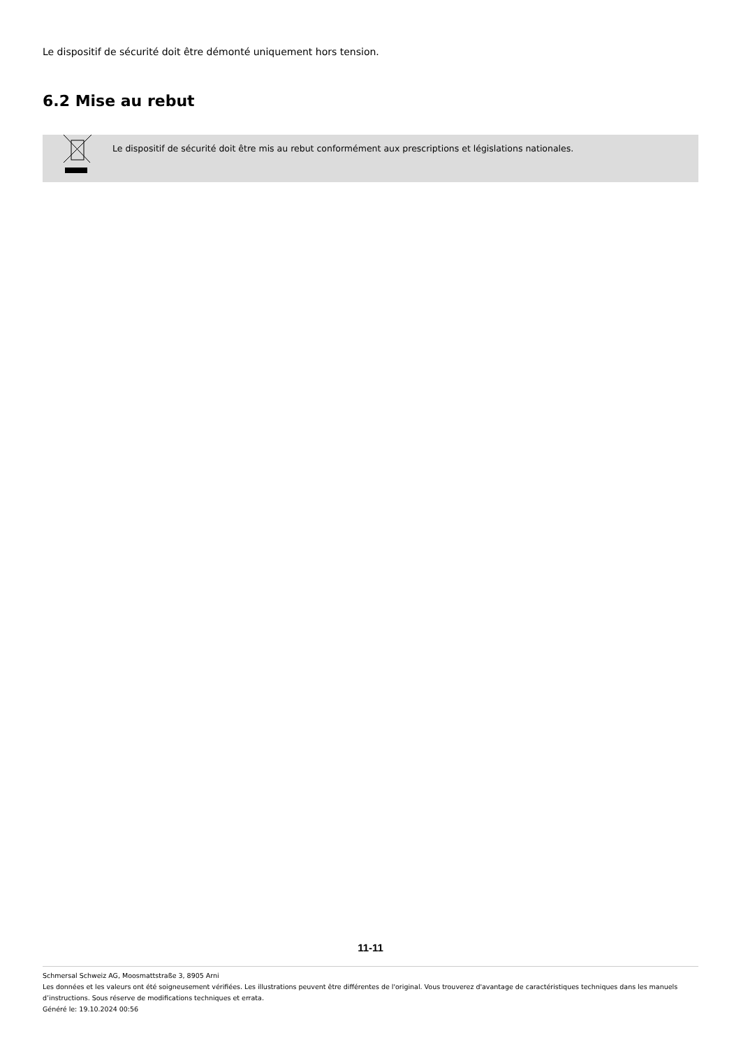Le dispositif de sécurité doit être démonté uniquement hors tension.
6.2 Mise au rebut
Le dispositif de sécurité doit être mis au rebut conformément aux prescriptions et législations nationales.
11-11
Schmersal Schweiz AG, Moosmattstraße 3, 8905 Arni
Les données et les valeurs ont été soigneusement vérifiées. Les illustrations peuvent être différentes de l'original. Vous trouverez d'avantage de caractéristiques techniques dans les manuels d’instructions. Sous réserve de modifications techniques et errata.
Généré le: 19.10.2024 00:56